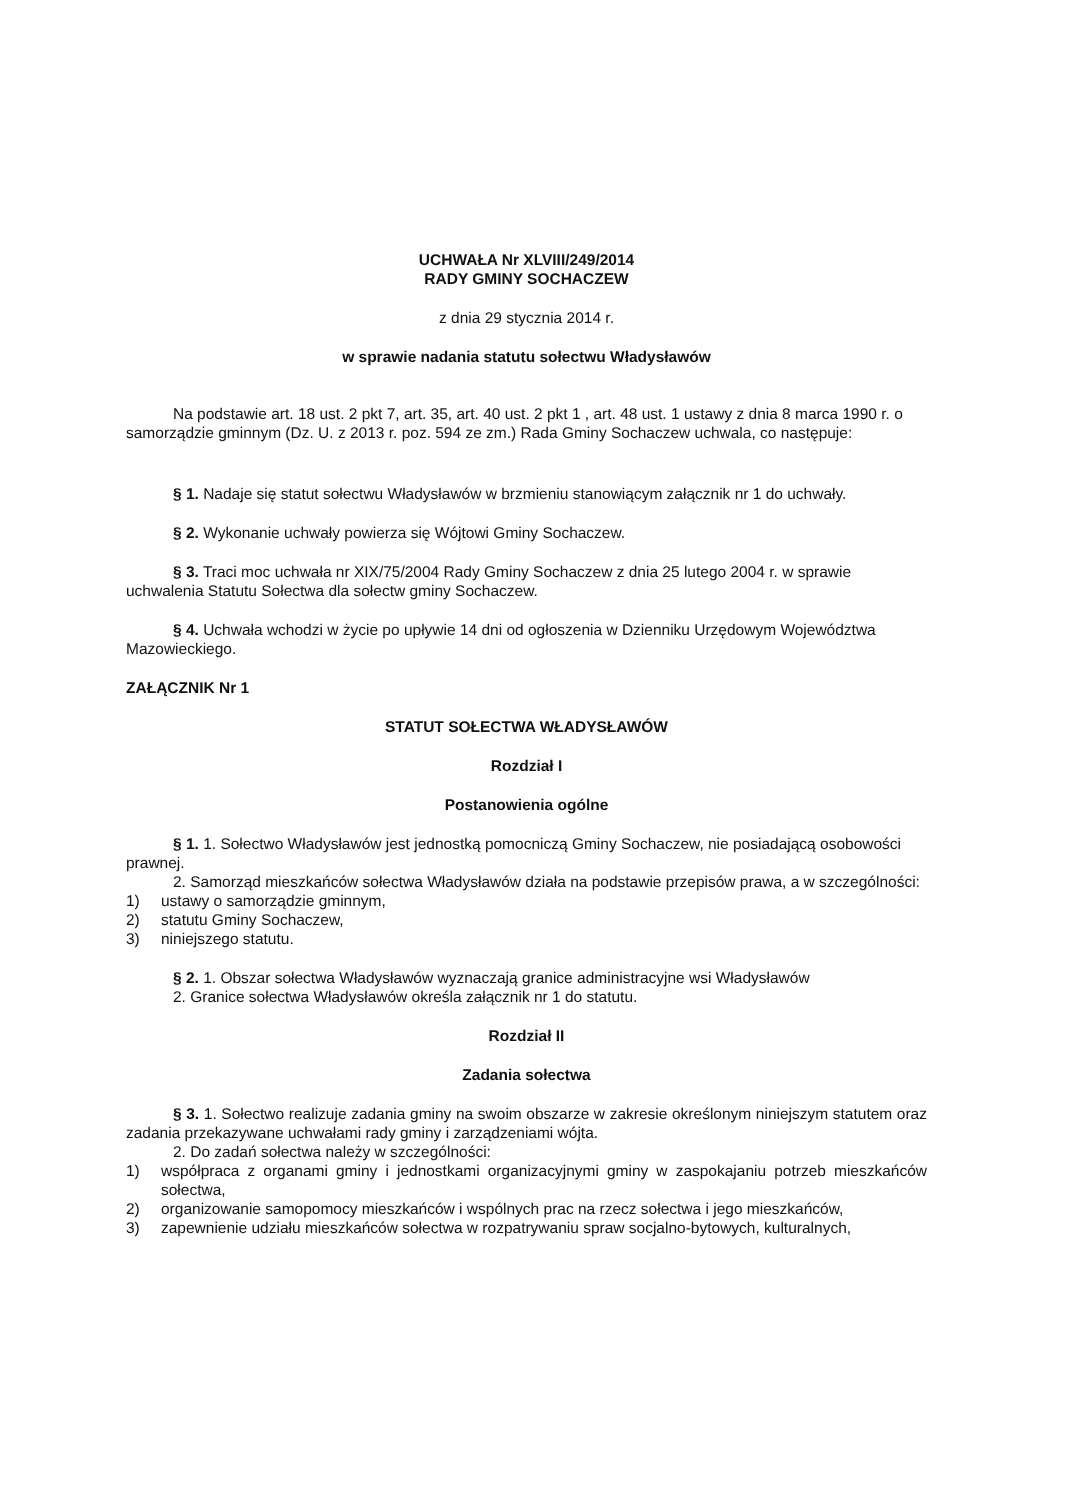UCHWAŁA Nr XLVIII/249/2014
RADY GMINY SOCHACZEW
z dnia 29 stycznia 2014 r.
w sprawie nadania statutu sołectwu Władysławów
Na podstawie art. 18 ust. 2 pkt 7, art. 35, art. 40 ust. 2 pkt 1 , art. 48 ust. 1 ustawy z dnia 8 marca 1990 r. o samorządzie gminnym (Dz. U. z 2013 r. poz. 594 ze zm.) Rada Gminy Sochaczew uchwala, co następuje:
§ 1. Nadaje się statut sołectwu Władysławów w brzmieniu stanowiącym załącznik nr 1 do uchwały.
§ 2. Wykonanie uchwały powierza się Wójtowi Gminy Sochaczew.
§ 3. Traci moc uchwała nr XIX/75/2004 Rady Gminy Sochaczew z dnia 25 lutego 2004 r. w sprawie uchwalenia Statutu Sołectwa dla sołectw gminy Sochaczew.
§ 4. Uchwała wchodzi w życie po upływie 14 dni od ogłoszenia w Dzienniku Urzędowym Województwa Mazowieckiego.
ZAŁĄCZNIK Nr 1
STATUT SOŁECTWA WŁADYSŁAWÓW
Rozdział I
Postanowienia ogólne
§ 1. 1. Sołectwo Władysławów jest jednostką pomocniczą Gminy Sochaczew, nie posiadającą osobowości prawnej.
2. Samorząd mieszkańców sołectwa Władysławów działa na podstawie przepisów prawa, a w szczególności:
1) ustawy o samorządzie gminnym,
2) statutu Gminy Sochaczew,
3) niniejszego statutu.
§ 2. 1. Obszar sołectwa Władysławów wyznaczają granice administracyjne wsi Władysławów
2. Granice sołectwa Władysławów określa załącznik nr 1 do statutu.
Rozdział II
Zadania sołectwa
§ 3. 1. Sołectwo realizuje zadania gminy na swoim obszarze w zakresie określonym niniejszym statutem oraz zadania przekazywane uchwałami rady gminy i zarządzeniami wójta.
2. Do zadań sołectwa należy w szczególności:
1) współpraca z organami gminy i jednostkami organizacyjnymi gminy w zaspokajaniu potrzeb mieszkańców sołectwa,
2) organizowanie samopomocy mieszkańców i wspólnych prac na rzecz sołectwa i jego mieszkańców,
3) zapewnienie udziału mieszkańców sołectwa w rozpatrywaniu spraw socjalno-bytowych, kulturalnych,